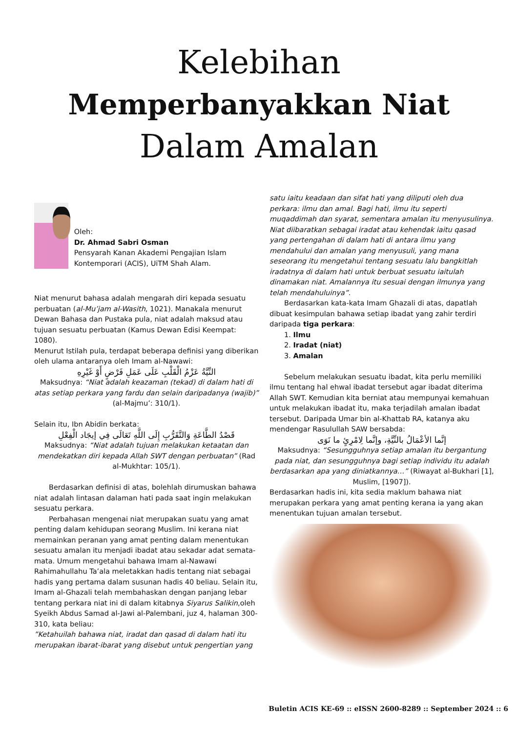Kelebihan
Memperbanyakkan Niat
Dalam Amalan
Oleh:
Dr. Ahmad Sabri Osman
Pensyarah Kanan Akademi Pengajian Islam Kontemporari (ACIS), UiTM Shah Alam.
Niat menurut bahasa adalah mengarah diri kepada sesuatu perbuatan (al-Mu’jam al-Wasith, 1021). Manakala menurut Dewan Bahasa dan Pustaka pula, niat adalah maksud atau tujuan sesuatu perbuatan (Kamus Dewan Edisi Keempat: 1080).
Menurut Istilah pula, terdapat beberapa definisi yang diberikan oleh ulama antaranya oleh Imam al-Nawawi:
النِّيَّةُ عَزْمُ الْقَلْبِ عَلَى عَمَلِ فَرْضٍ أَوْ غَيْرِهِ
Maksudnya: “Niat adalah keazaman (tekad) di dalam hati di atas setiap perkara yang fardu dan selain daripadanya (wajib)” (al-Majmu’: 310/1).
Selain itu, Ibn Abidin berkata:
قَصْدُ الطَّاعَةِ وَالتَّقَرُّبِ إِلَى اللَّهِ تَعَالَى فِي إيجَاد الْفِعْلِ
Maksudnya: “Niat adalah tujuan melakukan ketaatan dan mendekatkan diri kepada Allah SWT dengan perbuatan” (Rad al-Mukhtar: 105/1).
Berdasarkan definisi di atas, bolehlah dirumuskan bahawa niat adalah lintasan dalaman hati pada saat ingin melakukan sesuatu perkara.
Perbahasan mengenai niat merupakan suatu yang amat penting dalam kehidupan seorang Muslim. Ini kerana niat memainkan peranan yang amat penting dalam menentukan sesuatu amalan itu menjadi ibadat atau sekadar adat semata-mata. Umum mengetahui bahawa Imam al-Nawawi Rahimahullahu Ta’ala meletakkan hadis tentang niat sebagai hadis yang pertama dalam susunan hadis 40 beliau. Selain itu, Imam al-Ghazali telah membahaskan dengan panjang lebar tentang perkara niat ini di dalam kitabnya Siyarus Salikin,oleh Syeikh Abdus Samad al-Jawi al-Palembani, juz 4, halaman 300-310, kata beliau:
”Ketahuilah bahawa niat, iradat dan qasad di dalam hati itu merupakan ibarat-ibarat yang disebut untuk pengertian yang
satu iaitu keadaan dan sifat hati yang diliputi oleh dua perkara: ilmu dan amal. Bagi hati, ilmu itu seperti muqaddimah dan syarat, sementara amalan itu menyusulinya. Niat diibaratkan sebagai iradat atau kehendak iaitu qasad yang pertengahan di dalam hati di antara ilmu yang mendahului dan amalan yang menyusuli, yang mana seseorang itu mengetahui tentang sesuatu lalu bangkitlah iradatnya di dalam hati untuk berbuat sesuatu iaitulah dinamakan niat. Amalannya itu sesuai dengan ilmunya yang telah mendahuluinya”.
Berdasarkan kata-kata Imam Ghazali di atas, dapatlah dibuat kesimpulan bahawa setiap ibadat yang zahir terdiri daripada tiga perkara:
1. Ilmu
2. Iradat (niat)
3. Amalan
Sebelum melakukan sesuatu ibadat, kita perlu memiliki ilmu tentang hal ehwal ibadat tersebut agar ibadat diterima Allah SWT. Kemudian kita berniat atau mempunyai kemahuan untuk melakukan ibadat itu, maka terjadilah amalan ibadat tersebut. Daripada Umar bin al-Khattab RA, katanya aku mendengar Rasulullah SAW bersabda:
إنَّما الأعْمَالُ بالنِّيَّةِ، وإنَّما لِامْرِئٍ ما نَوَى
Maksudnya: “Sesungguhnya setiap amalan itu bergantung pada niat, dan sesungguhnya bagi setiap individu itu adalah berdasarkan apa yang diniatkannya…” (Riwayat al-Bukhari [1], Muslim, [1907]).
Berdasarkan hadis ini, kita sedia maklum bahawa niat merupakan perkara yang amat penting kerana ia yang akan menentukan tujuan amalan tersebut.
Buletin ACIS KE-69 :: eISSN 2600-8289 :: September 2024 :: 6